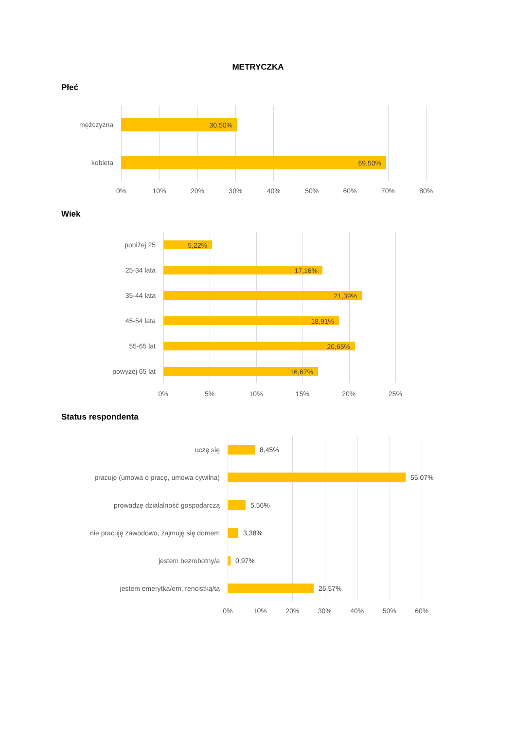METRYCZKA
Płeć
mężczyzna
30,50%
kobieta
69,50%
0% 10% 20% 30% 40% 50% 60% 70% 80%
Wiek
poniżej 25
5,22%
25-34 lata
17,16%
35-44 lata
21,39%
45-54 lata
18,91%
55-65 lat
20,65%
powyżej 65 lat
16,67%
0% 5% 10% 15% 20% 25%
Status respondenta
uczę się 8,45%
pracuję (umowa o pracę, umowa cywilna) 55,07%
prowadzę działalność gospodarczą 5,56%
nie pracuję zawodowo, zajmuję się domem 3,38%
jestem bezrobotny/a 0,97%
jestem emerytką/em, rencistką/tą 26,57%
0% 10% 20% 30% 40% 50% 60%